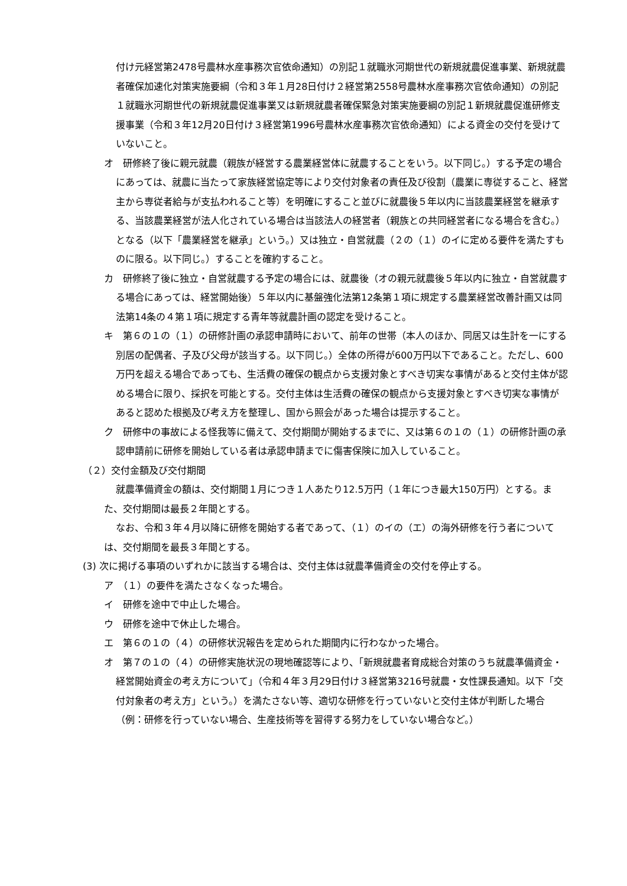付け元経営第2478号農林水産事務次官依命通知）の別記１就職氷河期世代の新規就農促進事業、新規就農者確保加速化対策実施要綱（令和３年１月28日付け２経営第2558号農林水産事務次官依命通知）の別記１就職氷河期世代の新規就農促進事業又は新規就農者確保緊急対策実施要綱の別記１新規就農促進研修支援事業（令和３年12月20日付け３経営第1996号農林水産事務次官依命通知）による資金の交付を受けていないこと。
オ　研修終了後に親元就農（親族が経営する農業経営体に就農することをいう。以下同じ。）する予定の場合にあっては、就農に当たって家族経営協定等により交付対象者の責任及び役割（農業に専従すること、経営主から専従者給与が支払われること等）を明確にすること並びに就農後５年以内に当該農業経営を継承する、当該農業経営が法人化されている場合は当該法人の経営者（親族との共同経営者になる場合を含む。）となる（以下「農業経営を継承」という。）又は独立・自営就農（２の（１）のイに定める要件を満たすものに限る。以下同じ。）することを確約すること。
カ　研修終了後に独立・自営就農する予定の場合には、就農後（オの親元就農後５年以内に独立・自営就農する場合にあっては、経営開始後）５年以内に基盤強化法第12条第１項に規定する農業経営改善計画又は同法第14条の４第１項に規定する青年等就農計画の認定を受けること。
キ　第６の１の（１）の研修計画の承認申請時において、前年の世帯（本人のほか、同居又は生計を一にする別居の配偶者、子及び父母が該当する。以下同じ。）全体の所得が600万円以下であること。ただし、600万円を超える場合であっても、生活費の確保の観点から支援対象とすべき切実な事情があると交付主体が認める場合に限り、採択を可能とする。交付主体は生活費の確保の観点から支援対象とすべき切実な事情があると認めた根拠及び考え方を整理し、国から照会があった場合は提示すること。
ク　研修中の事故による怪我等に備えて、交付期間が開始するまでに、又は第６の１の（１）の研修計画の承認申請前に研修を開始している者は承認申請までに傷害保険に加入していること。
（２）交付金額及び交付期間
就農準備資金の額は、交付期間１月につき１人あたり12.5万円（１年につき最大150万円）とする。また、交付期間は最長２年間とする。
なお、令和３年４月以降に研修を開始する者であって、（１）のイの（エ）の海外研修を行う者については、交付期間を最長３年間とする。
(3) 次に掲げる事項のいずれかに該当する場合は、交付主体は就農準備資金の交付を停止する。
ア　（１）の要件を満たさなくなった場合。
イ　研修を途中で中止した場合。
ウ　研修を途中で休止した場合。
エ　第６の１の（４）の研修状況報告を定められた期間内に行わなかった場合。
オ　第７の１の（４）の研修実施状況の現地確認等により、「新規就農者育成総合対策のうち就農準備資金・経営開始資金の考え方について」（令和４年３月29日付け３経営第3216号就農・女性課長通知。以下「交付対象者の考え方」という。）を満たさない等、適切な研修を行っていないと交付主体が判断した場合（例：研修を行っていない場合、生産技術等を習得する努力をしていない場合など。）